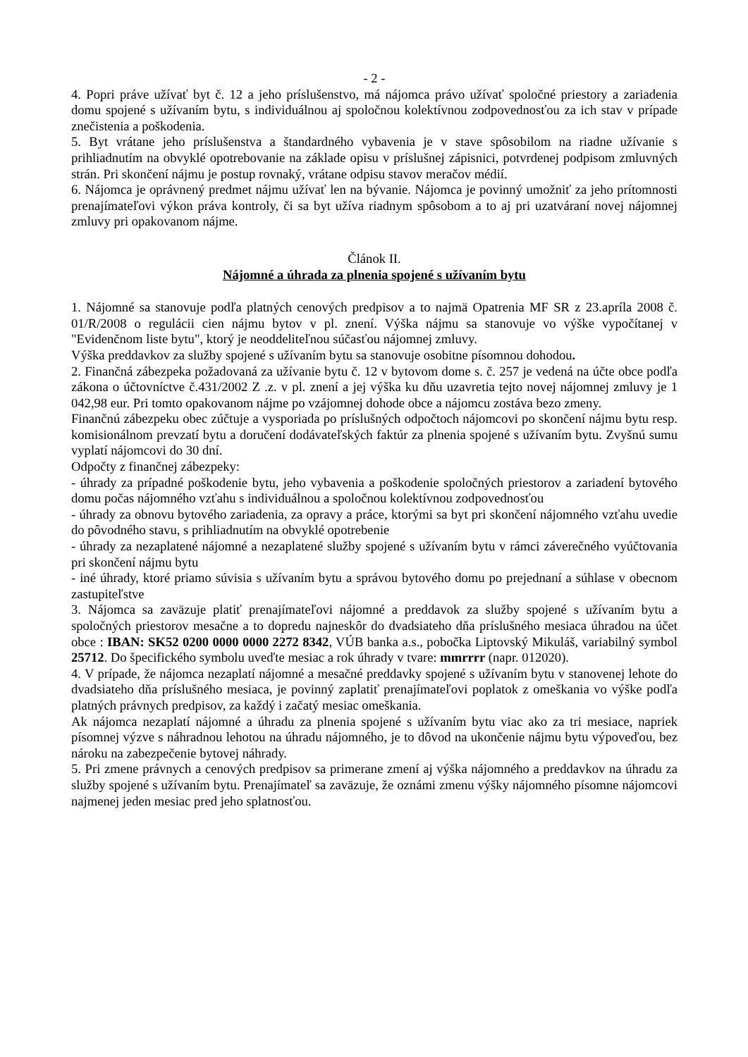- 2 -
4. Popri práve užívať byt č. 12 a jeho príslušenstvo, má nájomca právo užívať spoločné priestory a zariadenia domu spojené s užívaním bytu, s individuálnou aj spoločnou kolektívnou zodpovednosťou za ich stav v prípade znečistenia a poškodenia.
5. Byt vrátane jeho príslušenstva a štandardného vybavenia je v stave spôsobilom na riadne užívanie s prihliadnutím na obvyklé opotrebovanie na základe opisu v príslušnej zápisnici, potvrdenej podpisom zmluvných strán. Pri skončení nájmu je postup rovnaký, vrátane odpisu stavov meračov médií.
6. Nájomca je oprávnený predmet nájmu užívať len na bývanie. Nájomca je povinný umožniť za jeho prítomnosti prenajímateľovi výkon práva kontroly, či sa byt užíva riadnym spôsobom a to aj pri uzatváraní novej nájomnej zmluvy pri opakovanom nájme.
Článok II.
Nájomné a úhrada za plnenia spojené s užívaním bytu
1. Nájomné sa stanovuje podľa platných cenových predpisov a to najmä Opatrenia MF SR z 23.apríla 2008 č. 01/R/2008 o regulácii cien nájmu bytov v pl. znení. Výška nájmu sa stanovuje vo výške vypočítanej v "Evidenčnom liste bytu", ktorý je neoddeliteľnou súčasťou nájomnej zmluvy.
Výška preddavkov za služby spojené s užívaním bytu sa stanovuje osobitne písomnou dohodou.
2. Finančná zábezpeka požadovaná za užívanie bytu č. 12 v bytovom dome s. č. 257 je vedená na účte obce podľa zákona o účtovníctve č.431/2002 Z .z. v pl. znení a jej výška ku dňu uzavretia tejto novej nájomnej zmluvy je 1 042,98 eur. Pri tomto opakovanom nájme po vzájomnej dohode obce a nájomcu zostáva bezo zmeny.
Finančnú zábezpeku obec zúčtuje a vysporiada po príslušných odpočtoch nájomcovi po skončení nájmu bytu resp. komisionálnom prevzatí bytu a doručení dodávateľských faktúr za plnenia spojené s užívaním bytu. Zvyšnú sumu vyplatí nájomcovi do 30 dní.
Odpočty z finančnej zábezpeky:
- úhrady za prípadné poškodenie bytu, jeho vybavenia a poškodenie spoločných priestorov a zariadení bytového domu počas nájomného vzťahu s individuálnou a spoločnou kolektívnou zodpovednosťou
- úhrady za obnovu bytového zariadenia, za opravy a práce, ktorými sa byt pri skončení nájomného vzťahu uvedie do pôvodného stavu, s prihliadnutím na obvyklé opotrebenie
- úhrady za nezaplatené nájomné a nezaplatené služby spojené s užívaním bytu v rámci záverečného vyúčtovania pri skončení nájmu bytu
- iné úhrady, ktoré priamo súvisia s užívaním bytu a správou bytového domu po prejednaní a súhlase v obecnom zastupiteľstve
3. Nájomca sa zaväzuje platiť prenajímateľovi nájomné a preddavok za služby spojené s užívaním bytu a spoločných priestorov mesačne a to dopredu najneskôr do dvadsiateho dňa príslušného mesiaca úhradou na účet obce : IBAN: SK52 0200 0000 0000 2272 8342, VÚB banka a.s., pobočka Liptovský Mikuláš, variabilný symbol 25712. Do špecifického symbolu uveďte mesiac a rok úhrady v tvare: mmrrrr (napr. 012020).
4. V prípade, že nájomca nezaplatí nájomné a mesačné preddavky spojené s užívaním bytu v stanovenej lehote do dvadsiateho dňa príslušného mesiaca, je povinný zaplatiť prenajímateľovi poplatok z omeškania vo výške podľa platných právnych predpisov, za každý i začatý mesiac omeškania.
Ak nájomca nezaplatí nájomné a úhradu za plnenia spojené s užívaním bytu viac ako za tri mesiace, napriek písomnej výzve s náhradnou lehotou na úhradu nájomného, je to dôvod na ukončenie nájmu bytu výpoveďou, bez nároku na zabezpečenie bytovej náhrady.
5. Pri zmene právnych a cenových predpisov sa primerane zmení aj výška nájomného a preddavkov na úhradu za služby spojené s užívaním bytu. Prenajímateľ sa zaväzuje, že oznámi zmenu výšky nájomného písomne nájomcovi najmenej jeden mesiac pred jeho splatnosťou.